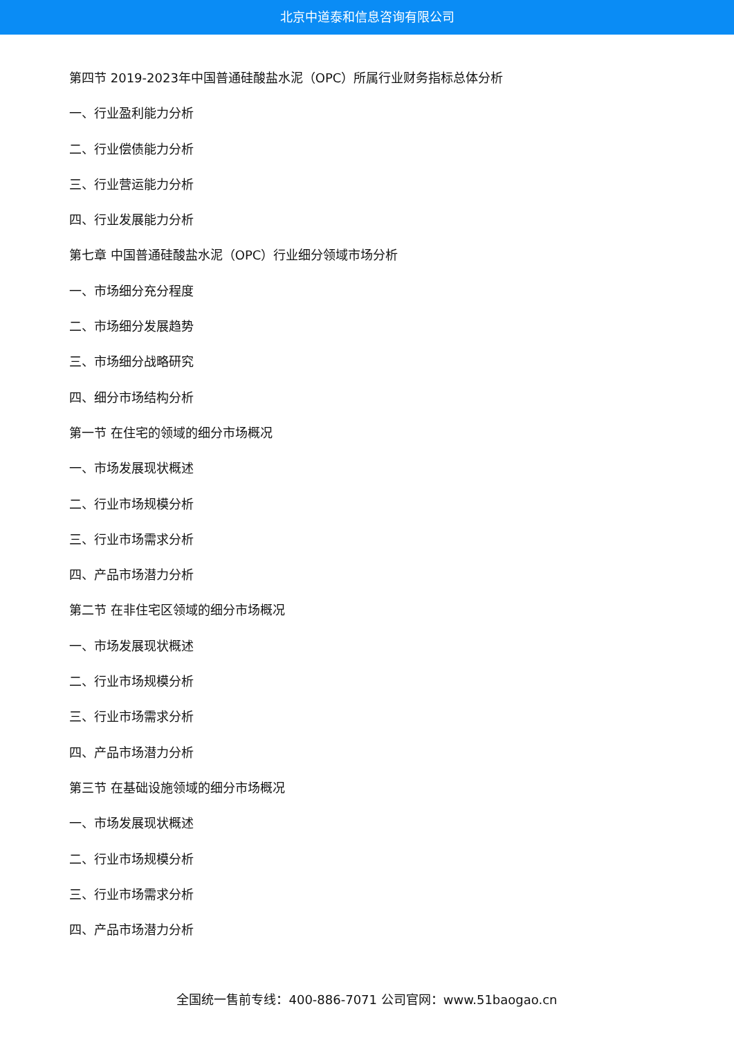北京中道泰和信息咨询有限公司
第四节 2019-2023年中国普通硅酸盐水泥（OPC）所属行业财务指标总体分析
一、行业盈利能力分析
二、行业偿债能力分析
三、行业营运能力分析
四、行业发展能力分析
第七章 中国普通硅酸盐水泥（OPC）行业细分领域市场分析
一、市场细分充分程度
二、市场细分发展趋势
三、市场细分战略研究
四、细分市场结构分析
第一节 在住宅的领域的细分市场概况
一、市场发展现状概述
二、行业市场规模分析
三、行业市场需求分析
四、产品市场潜力分析
第二节 在非住宅区领域的细分市场概况
一、市场发展现状概述
二、行业市场规模分析
三、行业市场需求分析
四、产品市场潜力分析
第三节 在基础设施领域的细分市场概况
一、市场发展现状概述
二、行业市场规模分析
三、行业市场需求分析
四、产品市场潜力分析
全国统一售前专线：400-886-7071 公司官网：www.51baogao.cn